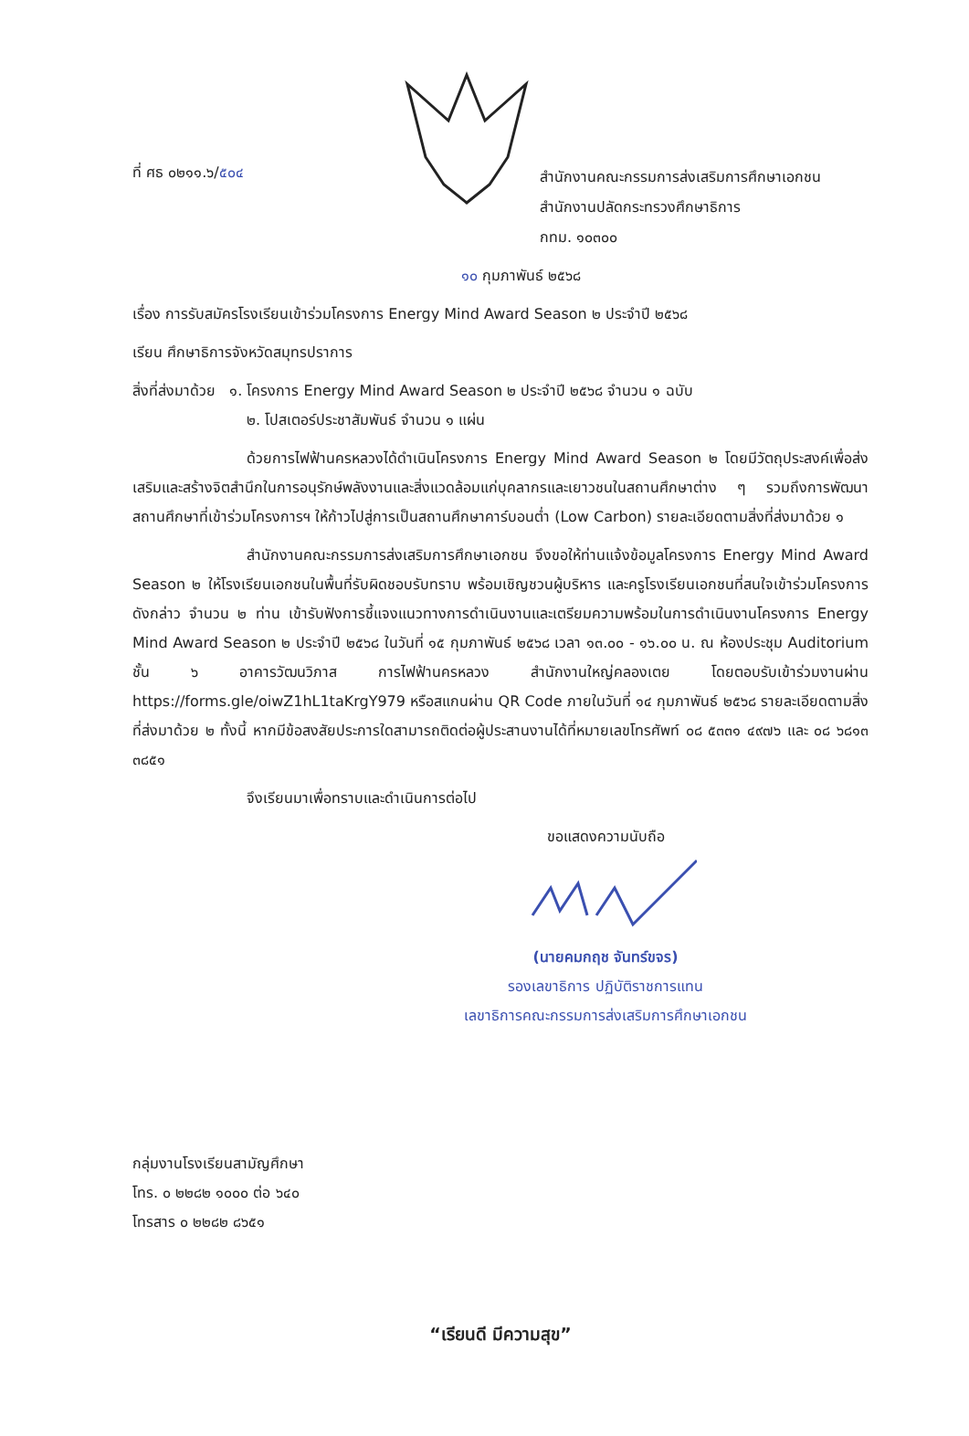ที่ ศธ ๐๒๑๑.๖/๕๐๔
สำนักงานคณะกรรมการส่งเสริมการศึกษาเอกชน
สำนักงานปลัดกระทรวงศึกษาธิการ
กทม. ๑๐๓๐๐
๑๐ กุมภาพันธ์ ๒๕๖๘
เรื่อง การรับสมัครโรงเรียนเข้าร่วมโครงการ Energy Mind Award Season ๒ ประจำปี ๒๕๖๘
เรียน ศึกษาธิการจังหวัดสมุทรปราการ
สิ่งที่ส่งมาด้วย ๑. โครงการ Energy Mind Award Season ๒ ประจำปี ๒๕๖๘ จำนวน ๑ ฉบับ
๒. โปสเตอร์ประชาสัมพันธ์ จำนวน ๑ แผ่น
ด้วยการไฟฟ้านครหลวงได้ดำเนินโครงการ Energy Mind Award Season ๒ โดยมีวัตถุประสงค์เพื่อส่งเสริมและสร้างจิตสำนึกในการอนุรักษ์พลังงานและสิ่งแวดล้อมแก่บุคลากรและเยาวชนในสถานศึกษาต่าง ๆ รวมถึงการพัฒนาสถานศึกษาที่เข้าร่วมโครงการฯ ให้ก้าวไปสู่การเป็นสถานศึกษาคาร์บอนต่ำ (Low Carbon) รายละเอียดตามสิ่งที่ส่งมาด้วย ๑
สำนักงานคณะกรรมการส่งเสริมการศึกษาเอกชน จึงขอให้ท่านแจ้งข้อมูลโครงการ Energy Mind Award Season ๒ ให้โรงเรียนเอกชนในพื้นที่รับผิดชอบรับทราบ พร้อมเชิญชวนผู้บริหาร และครูโรงเรียนเอกชนที่สนใจเข้าร่วมโครงการดังกล่าว จำนวน ๒ ท่าน เข้ารับฟังการชี้แจงแนวทางการดำเนินงานและเตรียมความพร้อมในการดำเนินงานโครงการ Energy Mind Award Season ๒ ประจำปี ๒๕๖๘ ในวันที่ ๑๕ กุมภาพันธ์ ๒๕๖๘ เวลา ๑๓.๐๐ - ๑๖.๐๐ น. ณ ห้องประชุม Auditorium ชั้น ๖ อาคารวัฒนวิภาส การไฟฟ้านครหลวง สำนักงานใหญ่คลองเตย โดยตอบรับเข้าร่วมงานผ่าน https://forms.gle/oiwZ1hL1taKrgY979 หรือสแกนผ่าน QR Code ภายในวันที่ ๑๔ กุมภาพันธ์ ๒๕๖๘ รายละเอียดตามสิ่งที่ส่งมาด้วย ๒ ทั้งนี้ หากมีข้อสงสัยประการใดสามารถติดต่อผู้ประสานงานได้ที่หมายเลขโทรศัพท์ ๐๘ ๕๓๓๑ ๔๙๗๖ และ ๐๘ ๖๘๑๓ ๓๘๕๑
จึงเรียนมาเพื่อทราบและดำเนินการต่อไป
ขอแสดงความนับถือ
(นายคมกฤช จันทร์ขจร)
รองเลขาธิการ ปฏิบัติราชการแทน
เลขาธิการคณะกรรมการส่งเสริมการศึกษาเอกชน
กลุ่มงานโรงเรียนสามัญศึกษา
โทร. ๐ ๒๒๘๒ ๑๐๐๐ ต่อ ๖๔๐
โทรสาร ๐ ๒๒๘๒ ๘๖๕๑
“เรียนดี มีความสุข”